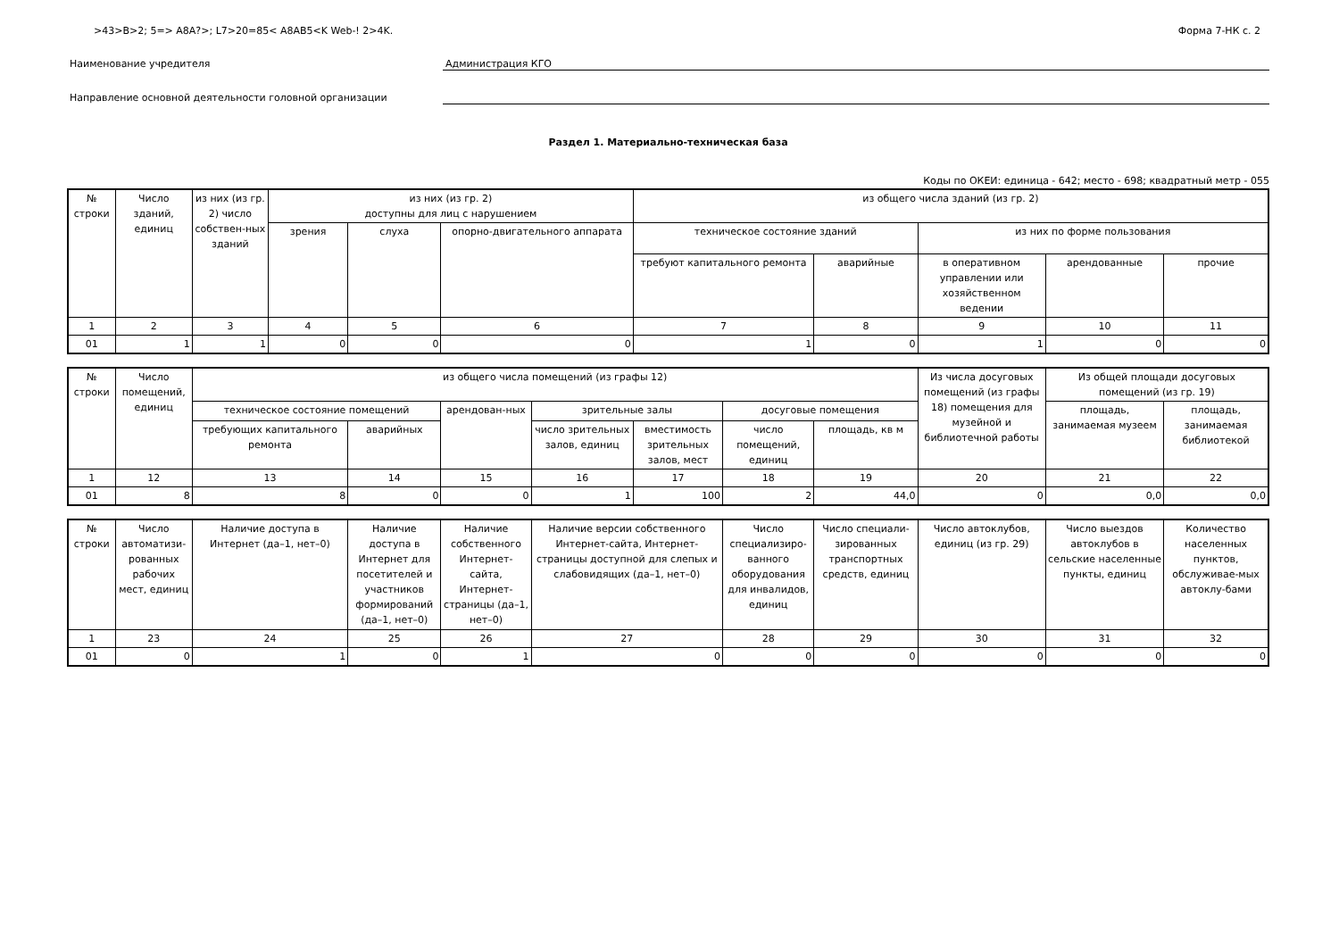>43>B>2; 5=> A8A?>; L7>20=85< A8AB5<K Web-! 2>4K. Форма 7-НК с. 2
Наименование учредителя Администрация КГО
Направление основной деятельности головной организации
Раздел 1. Материально-техническая база
Коды по ОКЕИ: единица - 642; место - 698; квадратный метр - 055
| № строки | Число зданий, единиц | из них (из гр. 2) число собствен-ных зданий | из них (из гр. 2) доступны для лиц с нарушением | | | из общего числа зданий (из гр. 2) | | | | |
| --- | --- | --- | --- | --- | --- | --- | --- | --- | --- | --- |
| | | | зрения | слуха | опорно-двигательного аппарата | техническое состояние зданий | | из них по форме пользования | | |
| | | | | | | требуют капитального ремонта | аварийные | в оперативном управлении или хозяйственном ведении | арендованные | прочие |
| 1 | 2 | 3 | 4 | 5 | 6 | 7 | 8 | 9 | 10 | 11 |
| 01 | 1 | 1 | 0 | 0 | 0 | 1 | 0 | 1 | 0 | 0 |
| № строки | Число помещений, единиц | из общего числа помещений (из графы 12) | | | | | | | Из числа досуговых помещений (из графы 18) помещения для музейной и библиотечной работы | Из общей площади досуговых помещений (из гр. 19) | |
| --- | --- | --- | --- | --- | --- | --- | --- | --- | --- | --- | --- |
| | | техническое состояние помещений | | арендован-ных | зрительные залы | | досуговые помещения | | | площадь, занимаемая музеем | площадь, занимаемая библиотекой |
| | | требующих капитального ремонта | аварийных | | число зрительных залов, единиц | вместимость зрительных залов, мест | число помещений, единиц | площадь, кв м | | | |
| 1 | 12 | 13 | 14 | 15 | 16 | 17 | 18 | 19 | 20 | 21 | 22 |
| 01 | 8 | 8 | 0 | 0 | 1 | 100 | 2 | 44,0 | 0 | 0,0 | 0,0 |
| № строки | Число автоматизи-рованных рабочих мест, единиц | Наличие доступа в Интернет (да–1, нет–0) | Наличие доступа в Интернет для посетителей и участников формирований (да–1, нет–0) | Наличие собственного Интернет-сайта, Интернет-страницы (да–1, нет–0) | Наличие версии собственного Интернет-сайта, Интернет-страницы доступной для слепых и слабовидящих (да–1, нет–0) | Число специализиро-ванного оборудования для инвалидов, единиц | Число специали-зированных транспортных средств, единиц | Число автоклубов, единиц (из гр. 29) | Число выездов автоклубов в сельские населенные пункты, единиц | Количество населенных пунктов, обслуживае-мых автоклу-бами |
| --- | --- | --- | --- | --- | --- | --- | --- | --- | --- | --- |
| 1 | 23 | 24 | 25 | 26 | 27 | 28 | 29 | 30 | 31 | 32 |
| 01 | 0 | 1 | 0 | 1 | 0 | 0 | 0 | 0 | 0 | 0 |